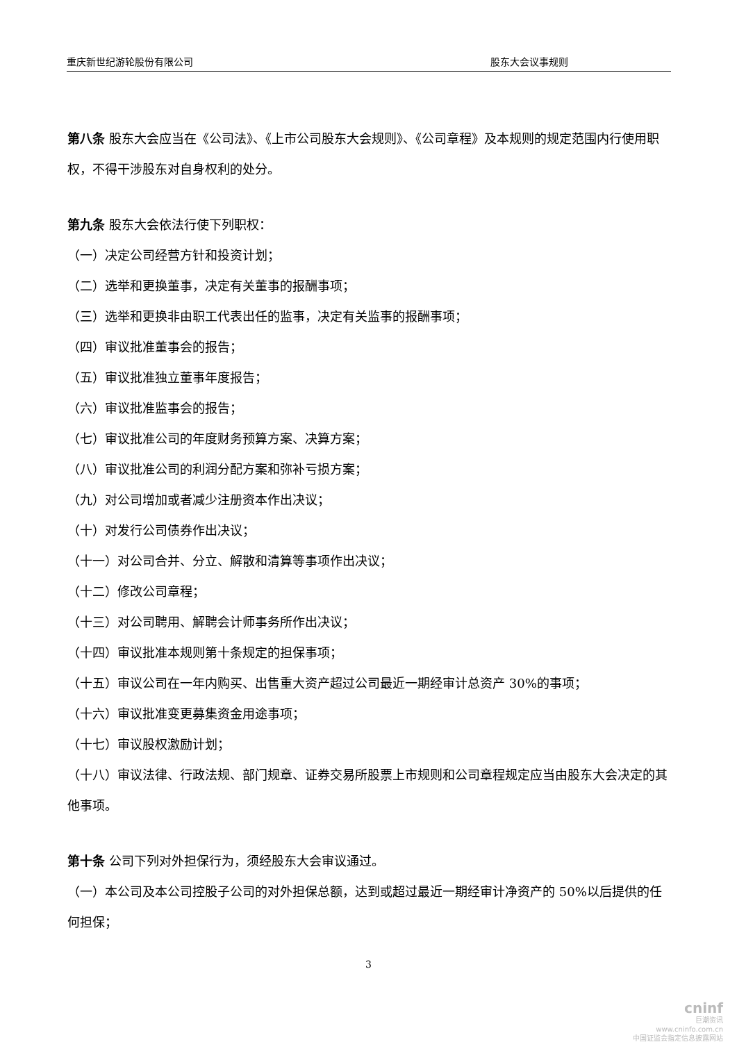重庆新世纪游轮股份有限公司 股东大会议事规则
第八条 股东大会应当在《公司法》、《上市公司股东大会规则》、《公司章程》及本规则的规定范围内行使用职权，不得干涉股东对自身权利的处分。
第九条 股东大会依法行使下列职权：
（一）决定公司经营方针和投资计划；
（二）选举和更换董事，决定有关董事的报酬事项；
（三）选举和更换非由职工代表出任的监事，决定有关监事的报酬事项；
（四）审议批准董事会的报告；
（五）审议批准独立董事年度报告；
（六）审议批准监事会的报告；
（七）审议批准公司的年度财务预算方案、决算方案；
（八）审议批准公司的利润分配方案和弥补亏损方案；
（九）对公司增加或者减少注册资本作出决议；
（十）对发行公司债券作出决议；
（十一）对公司合并、分立、解散和清算等事项作出决议；
（十二）修改公司章程；
（十三）对公司聘用、解聘会计师事务所作出决议；
（十四）审议批准本规则第十条规定的担保事项；
（十五）审议公司在一年内购买、出售重大资产超过公司最近一期经审计总资产 30%的事项；
（十六）审议批准变更募集资金用途事项；
（十七）审议股权激励计划；
（十八）审议法律、行政法规、部门规章、证券交易所股票上市规则和公司章程规定应当由股东大会决定的其他事项。
第十条 公司下列对外担保行为，须经股东大会审议通过。
（一）本公司及本公司控股子公司的对外担保总额，达到或超过最近一期经审计净资产的 50%以后提供的任何担保；
3
cninf
巨潮资讯
www.cninfo.com.cn
中国证监会指定信息披露网站